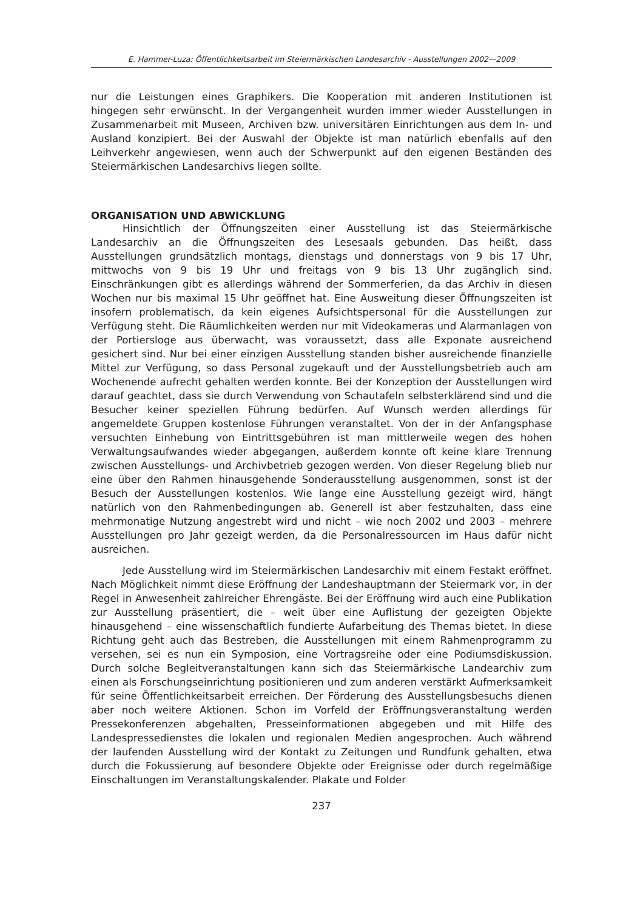E. Hammer-Luza: Öffentlichkeitsarbeit im Steiermärkischen Landesarchiv - Ausstellungen 2002—2009
nur die Leistungen eines Graphikers. Die Kooperation mit anderen Institutionen ist hingegen sehr erwünscht. In der Vergangenheit wurden immer wieder Ausstellungen in Zusammenarbeit mit Museen, Archiven bzw. universitären Einrichtungen aus dem In- und Ausland konzipiert. Bei der Auswahl der Objekte ist man natürlich ebenfalls auf den Leihverkehr angewiesen, wenn auch der Schwerpunkt auf den eigenen Beständen des Steiermärkischen Landesarchivs liegen sollte.
ORGANISATION UND ABWICKLUNG
Hinsichtlich der Öffnungszeiten einer Ausstellung ist das Steiermärkische Landesarchiv an die Öffnungszeiten des Lesesaals gebunden. Das heißt, dass Ausstellungen grundsätzlich montags, dienstags und donnerstags von 9 bis 17 Uhr, mittwochs von 9 bis 19 Uhr und freitags von 9 bis 13 Uhr zugänglich sind. Einschränkungen gibt es allerdings während der Sommerferien, da das Archiv in diesen Wochen nur bis maximal 15 Uhr geöffnet hat. Eine Ausweitung dieser Öffnungszeiten ist insofern problematisch, da kein eigenes Aufsichtspersonal für die Ausstellungen zur Verfügung steht. Die Räumlichkeiten werden nur mit Videokameras und Alarmanlagen von der Portiersloge aus überwacht, was voraussetzt, dass alle Exponate ausreichend gesichert sind. Nur bei einer einzigen Ausstellung standen bisher ausreichende finanzielle Mittel zur Verfügung, so dass Personal zugekauft und der Ausstellungsbetrieb auch am Wochenende aufrecht gehalten werden konnte. Bei der Konzeption der Ausstellungen wird darauf geachtet, dass sie durch Verwendung von Schautafeln selbsterklärend sind und die Besucher keiner speziellen Führung bedürfen. Auf Wunsch werden allerdings für angemeldete Gruppen kostenlose Führungen veranstaltet. Von der in der Anfangsphase versuchten Einhebung von Eintrittsgebühren ist man mittlerweile wegen des hohen Verwaltungsaufwandes wieder abgegangen, außerdem konnte oft keine klare Trennung zwischen Ausstellungs- und Archivbetrieb gezogen werden. Von dieser Regelung blieb nur eine über den Rahmen hinausgehende Sonderausstellung ausgenommen, sonst ist der Besuch der Ausstellungen kostenlos. Wie lange eine Ausstellung gezeigt wird, hängt natürlich von den Rahmenbedingungen ab. Generell ist aber festzuhalten, dass eine mehrmonatige Nutzung angestrebt wird und nicht – wie noch 2002 und 2003 – mehrere Ausstellungen pro Jahr gezeigt werden, da die Personalressourcen im Haus dafür nicht ausreichen.
Jede Ausstellung wird im Steiermärkischen Landesarchiv mit einem Festakt eröffnet. Nach Möglichkeit nimmt diese Eröffnung der Landeshauptmann der Steiermark vor, in der Regel in Anwesenheit zahlreicher Ehrengäste. Bei der Eröffnung wird auch eine Publikation zur Ausstellung präsentiert, die – weit über eine Auflistung der gezeigten Objekte hinausgehend – eine wissenschaftlich fundierte Aufarbeitung des Themas bietet. In diese Richtung geht auch das Bestreben, die Ausstellungen mit einem Rahmenprogramm zu versehen, sei es nun ein Symposion, eine Vortragsreihe oder eine Podiumsdiskussion. Durch solche Begleitveranstaltungen kann sich das Steiermärkische Landearchiv zum einen als Forschungseinrichtung positionieren und zum anderen verstärkt Aufmerksamkeit für seine Öffentlichkeitsarbeit erreichen. Der Förderung des Ausstellungsbesuchs dienen aber noch weitere Aktionen. Schon im Vorfeld der Eröffnungsveranstaltung werden Pressekonferenzen abgehalten, Presseinformationen abgegeben und mit Hilfe des Landespressedienstes die lokalen und regionalen Medien angesprochen. Auch während der laufenden Ausstellung wird der Kontakt zu Zeitungen und Rundfunk gehalten, etwa durch die Fokussierung auf besondere Objekte oder Ereignisse oder durch regelmäßige Einschaltungen im Veranstaltungskalender. Plakate und Folder
237